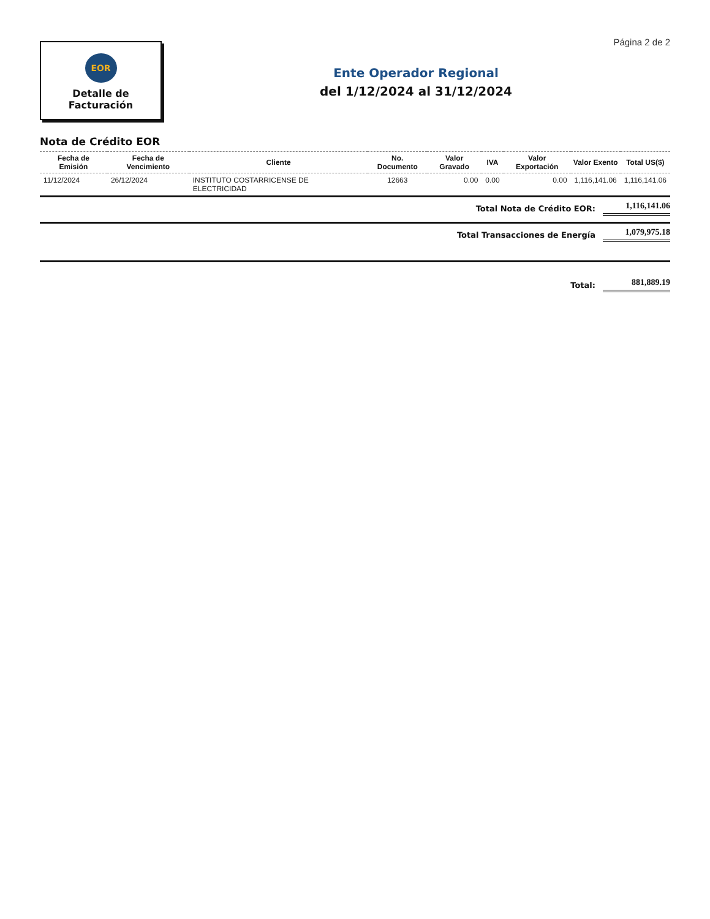Página 2 de 2
EOR
Detalle de
Facturación
Ente Operador Regional
del 1/12/2024 al 31/12/2024
Nota de Crédito EOR
| Fecha de Emisión | Fecha de Vencimiento | Cliente | No. Documento | Valor Gravado | IVA | Valor Exportación | Valor Exento | Total US($) |
| --- | --- | --- | --- | --- | --- | --- | --- | --- |
| 11/12/2024 | 26/12/2024 | INSTITUTO COSTARRICENSE DE ELECTRICIDAD | 12663 | 0.00 | 0.00 | 0.00 | 1,116,141.06 | 1,116,141.06 |
Total Nota de Crédito EOR: 1,116,141.06
Total Transacciones de Energía 1,079,975.18
Total: 881,889.19